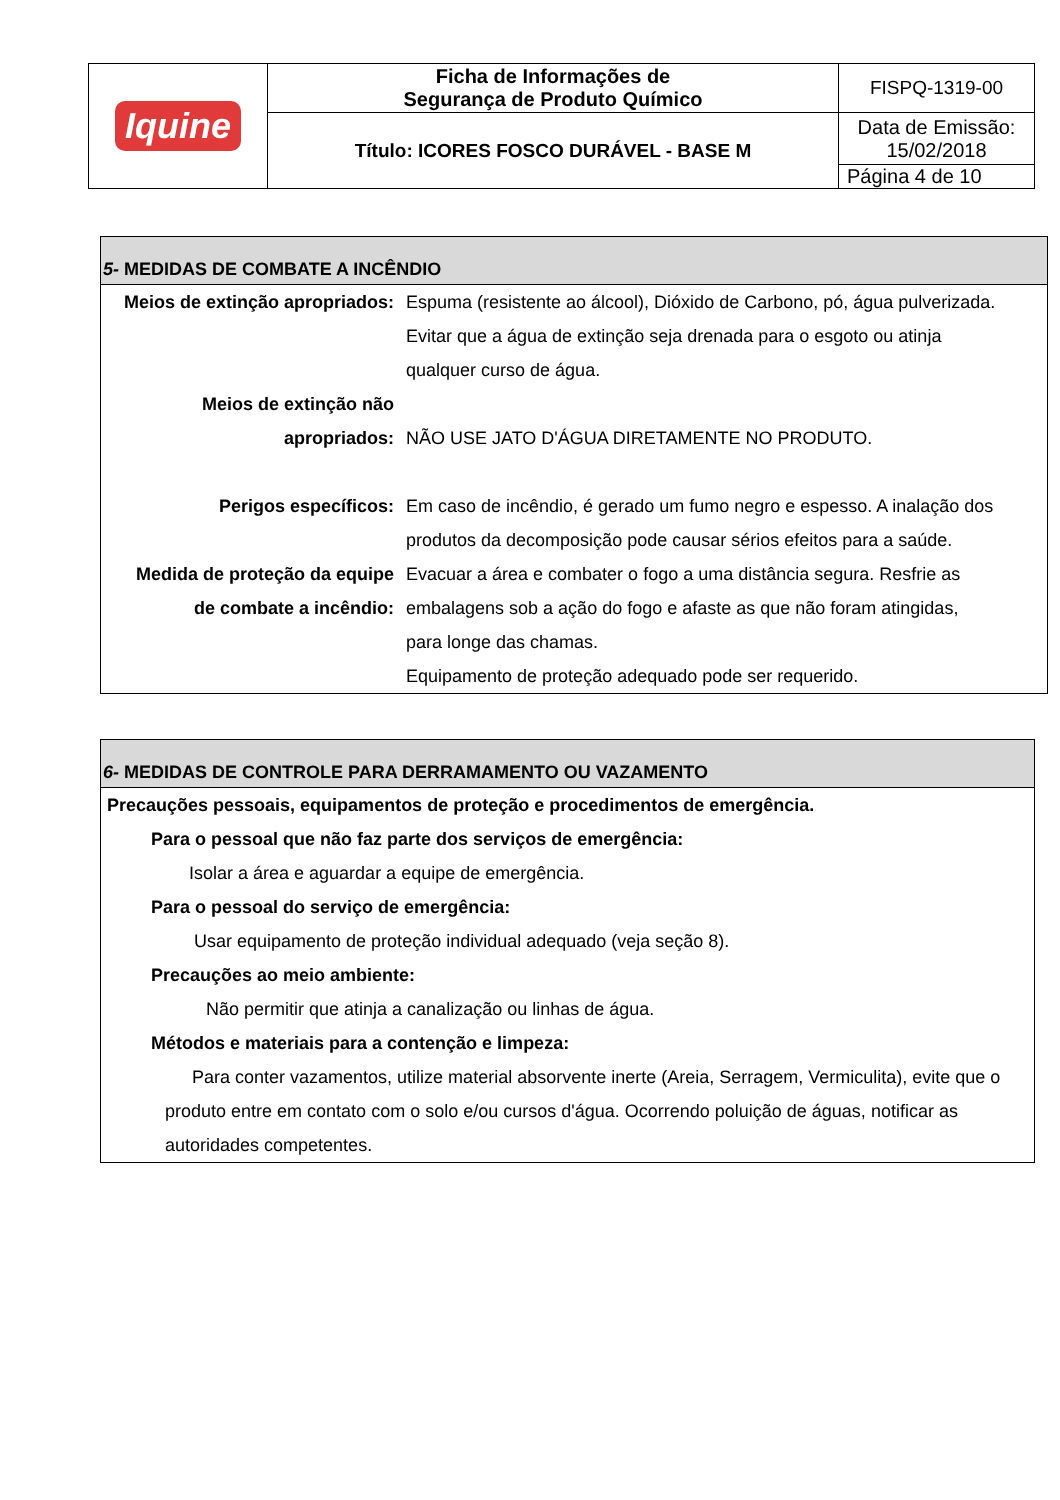| Iquine | Ficha de Informações de Segurança de Produto Químico | FISPQ-1319-00 |
| | Título: ICORES FOSCO DURÁVEL - BASE M | Data de Emissão: 15/02/2018 |
| | | Página 4 de 10 |
5- MEDIDAS DE COMBATE A INCÊNDIO
Meios de extinção apropriados:
Espuma (resistente ao álcool), Dióxido de Carbono, pó, água pulverizada.
Evitar que a água de extinção seja drenada para o esgoto ou atinja
qualquer curso de água.
Meios de extinção não
apropriados:
NÃO USE JATO D'ÁGUA DIRETAMENTE NO PRODUTO.
Perigos específicos: Em caso de incêndio, é gerado um fumo negro e espesso. A inalação dos
produtos da decomposição pode causar sérios efeitos para a saúde.
Medida de proteção da equipe
de combate a incêndio:
Evacuar a área e combater o fogo a uma distância segura. Resfrie as
embalagens sob a ação do fogo e afaste as que não foram atingidas,
para longe das chamas.
Equipamento de proteção adequado pode ser requerido.
6- MEDIDAS DE CONTROLE PARA DERRAMAMENTO OU VAZAMENTO
Precauções pessoais, equipamentos de proteção e procedimentos de emergência.
Para o pessoal que não faz parte dos serviços de emergência:
Isolar a área e aguardar a equipe de emergência.
Para o pessoal do serviço de emergência:
Usar equipamento de proteção individual adequado (veja seção 8).
Precauções ao meio ambiente:
Não permitir que atinja a canalização ou linhas de água.
Métodos e materiais para a contenção e limpeza:
Para conter vazamentos, utilize material absorvente inerte (Areia, Serragem, Vermiculita), evite que o produto entre em contato com o solo e/ou cursos d'água. Ocorrendo poluição de águas, notificar as autoridades competentes.